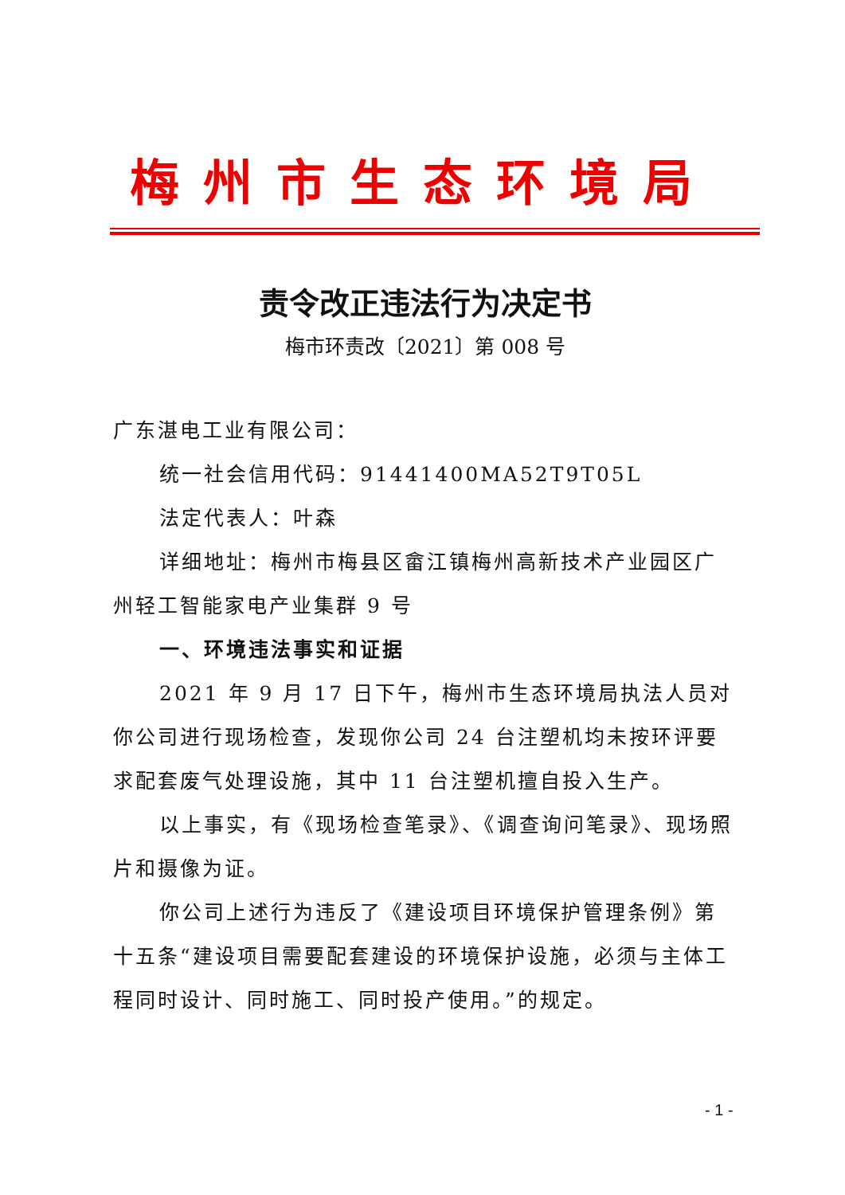梅州市生态环境局
责令改正违法行为决定书
梅市环责改〔2021〕第 008 号
广东湛电工业有限公司：
统一社会信用代码：91441400MA52T9T05L
法定代表人：叶森
详细地址：梅州市梅县区畲江镇梅州高新技术产业园区广州轻工智能家电产业集群 9 号
一、环境违法事实和证据
2021 年 9 月 17 日下午，梅州市生态环境局执法人员对你公司进行现场检查，发现你公司 24 台注塑机均未按环评要求配套废气处理设施，其中 11 台注塑机擅自投入生产。
以上事实，有《现场检查笔录》、《调查询问笔录》、现场照片和摄像为证。
你公司上述行为违反了《建设项目环境保护管理条例》第十五条“建设项目需要配套建设的环境保护设施，必须与主体工程同时设计、同时施工、同时投产使用。”的规定。
- 1 -